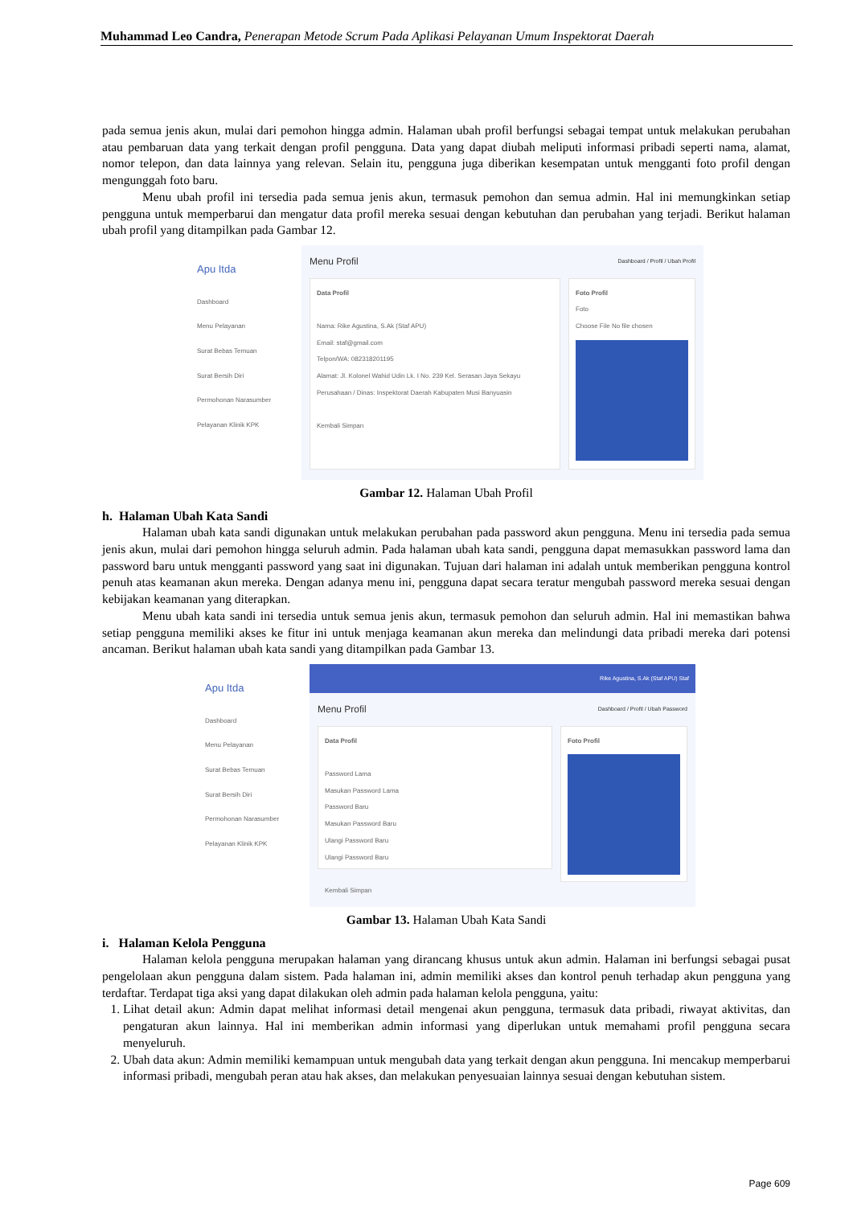Muhammad Leo Candra, Penerapan Metode Scrum Pada Aplikasi Pelayanan Umum Inspektorat Daerah
pada semua jenis akun, mulai dari pemohon hingga admin. Halaman ubah profil berfungsi sebagai tempat untuk melakukan perubahan atau pembaruan data yang terkait dengan profil pengguna. Data yang dapat diubah meliputi informasi pribadi seperti nama, alamat, nomor telepon, dan data lainnya yang relevan. Selain itu, pengguna juga diberikan kesempatan untuk mengganti foto profil dengan mengunggah foto baru.
Menu ubah profil ini tersedia pada semua jenis akun, termasuk pemohon dan semua admin. Hal ini memungkinkan setiap pengguna untuk memperbarui dan mengatur data profil mereka sesuai dengan kebutuhan dan perubahan yang terjadi. Berikut halaman ubah profil yang ditampilkan pada Gambar 12.
Apu Itda
Dashboard
Menu Pelayanan
Surat Bebas Temuan
Surat Bersih Diri
Permohonan Narasumber
Pelayanan Klinik KPK
Menu Profil Dashboard / Profil / Ubah Profil
Data Profil
Nama: Rike Agustina, S.Ak (Staf APU)
Email: staf@gmail.com
Telpon/WA: 082318201195
Alamat: Jl. Kolonel Wahid Udin Lk. I No. 239 Kel. Serasan Jaya Sekayu
Perusahaan / Dinas: Inspektorat Daerah Kabupaten Musi Banyuasin
Kembali Simpan
Foto Profil
Foto
Choose File No file chosen
Gambar 12. Halaman Ubah Profil
h. Halaman Ubah Kata Sandi
Halaman ubah kata sandi digunakan untuk melakukan perubahan pada password akun pengguna. Menu ini tersedia pada semua jenis akun, mulai dari pemohon hingga seluruh admin. Pada halaman ubah kata sandi, pengguna dapat memasukkan password lama dan password baru untuk mengganti password yang saat ini digunakan. Tujuan dari halaman ini adalah untuk memberikan pengguna kontrol penuh atas keamanan akun mereka. Dengan adanya menu ini, pengguna dapat secara teratur mengubah password mereka sesuai dengan kebijakan keamanan yang diterapkan.
Menu ubah kata sandi ini tersedia untuk semua jenis akun, termasuk pemohon dan seluruh admin. Hal ini memastikan bahwa setiap pengguna memiliki akses ke fitur ini untuk menjaga keamanan akun mereka dan melindungi data pribadi mereka dari potensi ancaman. Berikut halaman ubah kata sandi yang ditampilkan pada Gambar 13.
Apu Itda
Dashboard
Menu Pelayanan
Surat Bebas Temuan
Surat Bersih Diri
Permohonan Narasumber
Pelayanan Klinik KPK
Rike Agustina, S.Ak (Staf APU) Staf
Menu Profil Dashboard / Profil / Ubah Password
Data Profil
Password Lama
Masukan Password Lama
Password Baru
Masukan Password Baru
Ulangi Password Baru
Ulangi Password Baru
Kembali Simpan
Foto Profil
Gambar 13. Halaman Ubah Kata Sandi
i. Halaman Kelola Pengguna
Halaman kelola pengguna merupakan halaman yang dirancang khusus untuk akun admin. Halaman ini berfungsi sebagai pusat pengelolaan akun pengguna dalam sistem. Pada halaman ini, admin memiliki akses dan kontrol penuh terhadap akun pengguna yang terdaftar. Terdapat tiga aksi yang dapat dilakukan oleh admin pada halaman kelola pengguna, yaitu:
1. Lihat detail akun: Admin dapat melihat informasi detail mengenai akun pengguna, termasuk data pribadi, riwayat aktivitas, dan pengaturan akun lainnya. Hal ini memberikan admin informasi yang diperlukan untuk memahami profil pengguna secara menyeluruh.
2. Ubah data akun: Admin memiliki kemampuan untuk mengubah data yang terkait dengan akun pengguna. Ini mencakup memperbarui informasi pribadi, mengubah peran atau hak akses, dan melakukan penyesuaian lainnya sesuai dengan kebutuhan sistem.
Page 609